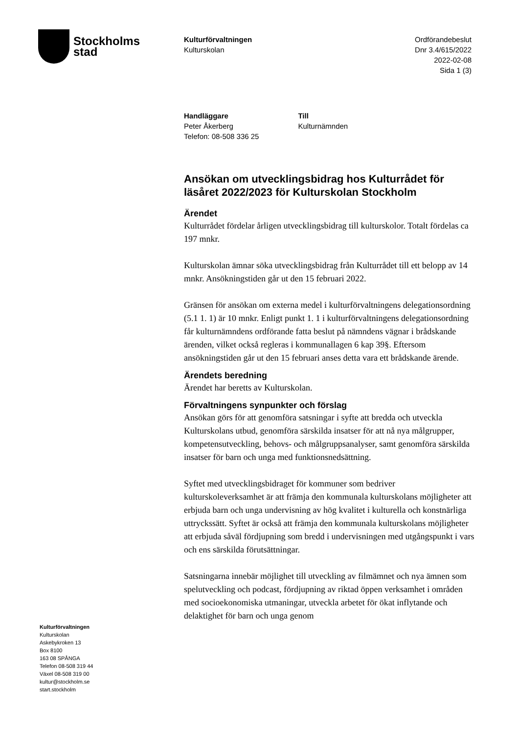Stockholms
stad
Kulturförvaltningen
Kulturskolan
Ordförandebeslut
Dnr 3.4/615/2022
2022-02-08
Sida 1 (3)
Handläggare
Peter Åkerberg
Telefon: 08-508 336 25
Till
Kulturnämnden
Ansökan om utvecklingsbidrag hos Kulturrådet för läsåret 2022/2023 för Kulturskolan Stockholm
Ärendet
Kulturrådet fördelar årligen utvecklingsbidrag till kulturskolor. Totalt fördelas ca 197 mnkr.
Kulturskolan ämnar söka utvecklingsbidrag från Kulturrådet till ett belopp av 14 mnkr. Ansökningstiden går ut den 15 februari 2022.
Gränsen för ansökan om externa medel i kulturförvaltningens delegationsordning (5.1 1. 1) är 10 mnkr. Enligt punkt 1. 1 i kulturförvaltningens delegationsordning får kulturnämndens ordförande fatta beslut på nämndens vägnar i brådskande ärenden, vilket också regleras i kommunallagen 6 kap 39§. Eftersom ansökningstiden går ut den 15 februari anses detta vara ett brådskande ärende.
Ärendets beredning
Ärendet har beretts av Kulturskolan.
Förvaltningens synpunkter och förslag
Ansökan görs för att genomföra satsningar i syfte att bredda och utveckla Kulturskolans utbud, genomföra särskilda insatser för att nå nya målgrupper, kompetensutveckling, behovs- och målgruppsanalyser, samt genomföra särskilda insatser för barn och unga med funktionsnedsättning.
Syftet med utvecklingsbidraget för kommuner som bedriver kulturskoleverksamhet är att främja den kommunala kulturskolans möjligheter att erbjuda barn och unga undervisning av hög kvalitet i kulturella och konstnärliga uttryckssätt. Syftet är också att främja den kommunala kulturskolans möjligheter att erbjuda såväl fördjupning som bredd i undervisningen med utgångspunkt i vars och ens särskilda förutsättningar.
Satsningarna innebär möjlighet till utveckling av filmämnet och nya ämnen som spelutveckling och podcast, fördjupning av riktad öppen verksamhet i områden med socioekonomiska utmaningar, utveckla arbetet för ökat inflytande och delaktighet för barn och unga genom
Kulturförvaltningen
Kulturskolan
Askebykroken 13
Box 8100
163 08 SPÅNGA
Telefon 08-508 319 44
Växel 08-508 319 00
kultur@stockholm.se
start.stockholm